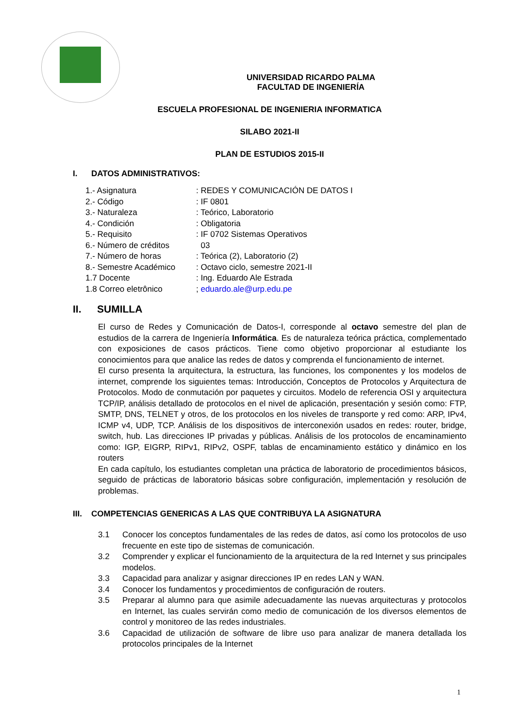UNIVERSIDAD RICARDO PALMA
FACULTAD DE INGENIERÍA
ESCUELA PROFESIONAL DE INGENIERIA INFORMATICA
SILABO 2021-II
PLAN DE ESTUDIOS 2015-II
I. DATOS ADMINISTRATIVOS:
| 1.- Asignatura | : REDES Y COMUNICACIÓN DE DATOS I |
| 2.- Código | : IF 0801 |
| 3.- Naturaleza | : Teórico, Laboratorio |
| 4.- Condición | : Obligatoria |
| 5.- Requisito | : IF 0702 Sistemas Operativos |
| 6.- Número de créditos | 03 |
| 7.- Número de horas | : Teórica (2), Laboratorio (2) |
| 8.- Semestre Académico | : Octavo ciclo, semestre 2021-II |
| 1.7 Docente | : Ing. Eduardo Ale Estrada |
| 1.8 Correo eletrônico | ; eduardo.ale@urp.edu.pe |
II. SUMILLA
El curso de Redes y Comunicación de Datos-I, corresponde al octavo semestre del plan de estudios de la carrera de Ingeniería Informática. Es de naturaleza teórica práctica, complementado con exposiciones de casos prácticos. Tiene como objetivo proporcionar al estudiante los conocimientos para que analice las redes de datos y comprenda el funcionamiento de internet.
El curso presenta la arquitectura, la estructura, las funciones, los componentes y los modelos de internet, comprende los siguientes temas: Introducción, Conceptos de Protocolos y Arquitectura de Protocolos. Modo de conmutación por paquetes y circuitos. Modelo de referencia OSI y arquitectura TCP/IP, análisis detallado de protocolos en el nivel de aplicación, presentación y sesión como: FTP, SMTP, DNS, TELNET y otros, de los protocolos en los niveles de transporte y red como: ARP, IPv4, ICMP v4, UDP, TCP. Análisis de los dispositivos de interconexión usados en redes: router, bridge, switch, hub. Las direcciones IP privadas y públicas. Análisis de los protocolos de encaminamiento como: IGP, EIGRP, RIPv1, RIPv2, OSPF, tablas de encaminamiento estático y dinámico en los routers
En cada capítulo, los estudiantes completan una práctica de laboratorio de procedimientos básicos, seguido de prácticas de laboratorio básicas sobre configuración, implementación y resolución de problemas.
III. COMPETENCIAS GENERICAS A LAS QUE CONTRIBUYA LA ASIGNATURA
3.1 Conocer los conceptos fundamentales de las redes de datos, así como los protocolos de uso frecuente en este tipo de sistemas de comunicación.
3.2 Comprender y explicar el funcionamiento de la arquitectura de la red Internet y sus principales modelos.
3.3 Capacidad para analizar y asignar direcciones IP en redes LAN y WAN.
3.4 Conocer los fundamentos y procedimientos de configuración de routers.
3.5 Preparar al alumno para que asimile adecuadamente las nuevas arquitecturas y protocolos en Internet, las cuales servirán como medio de comunicación de los diversos elementos de control y monitoreo de las redes industriales.
3.6 Capacidad de utilización de software de libre uso para analizar de manera detallada los protocolos principales de la Internet
1